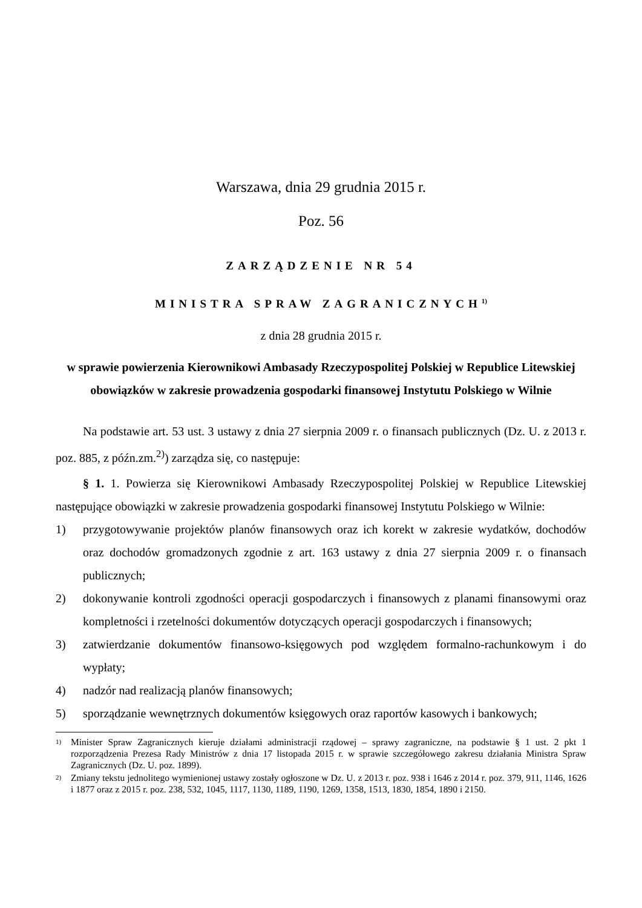Warszawa, dnia 29 grudnia 2015 r.
Poz. 56
ZARZĄDZENIE NR 54
MINISTRA SPRAW ZAGRANICZNYCH<sup>1)</sup>
z dnia 28 grudnia 2015 r.
w sprawie powierzenia Kierownikowi Ambasady Rzeczypospolitej Polskiej w Republice Litewskiej obowiązków w zakresie prowadzenia gospodarki finansowej Instytutu Polskiego w Wilnie
Na podstawie art. 53 ust. 3 ustawy z dnia 27 sierpnia 2009 r. o finansach publicznych (Dz. U. z 2013 r. poz. 885, z późn.zm.<sup>2)</sup>) zarządza się, co następuje:
§ 1. 1. Powierza się Kierownikowi Ambasady Rzeczypospolitej Polskiej w Republice Litewskiej następujące obowiązki w zakresie prowadzenia gospodarki finansowej Instytutu Polskiego w Wilnie:
1) przygotowywanie projektów planów finansowych oraz ich korekt w zakresie wydatków, dochodów oraz dochodów gromadzonych zgodnie z art. 163 ustawy z dnia 27 sierpnia 2009 r. o finansach publicznych;
2) dokonywanie kontroli zgodności operacji gospodarczych i finansowych z planami finansowymi oraz kompletności i rzetelności dokumentów dotyczących operacji gospodarczych i finansowych;
3) zatwierdzanie dokumentów finansowo-księgowych pod względem formalno-rachunkowym i do wypłaty;
4) nadzór nad realizacją planów finansowych;
5) sporządzanie wewnętrznych dokumentów księgowych oraz raportów kasowych i bankowych;
1) Minister Spraw Zagranicznych kieruje działami administracji rządowej – sprawy zagraniczne, na podstawie § 1 ust. 2 pkt 1 rozporządzenia Prezesa Rady Ministrów z dnia 17 listopada 2015 r. w sprawie szczegółowego zakresu działania Ministra Spraw Zagranicznych (Dz. U. poz. 1899).
2) Zmiany tekstu jednolitego wymienionej ustawy zostały ogłoszone w Dz. U. z 2013 r. poz. 938 i 1646 z 2014 r. poz. 379, 911, 1146, 1626 i 1877 oraz z 2015 r. poz. 238, 532, 1045, 1117, 1130, 1189, 1190, 1269, 1358, 1513, 1830, 1854, 1890 i 2150.